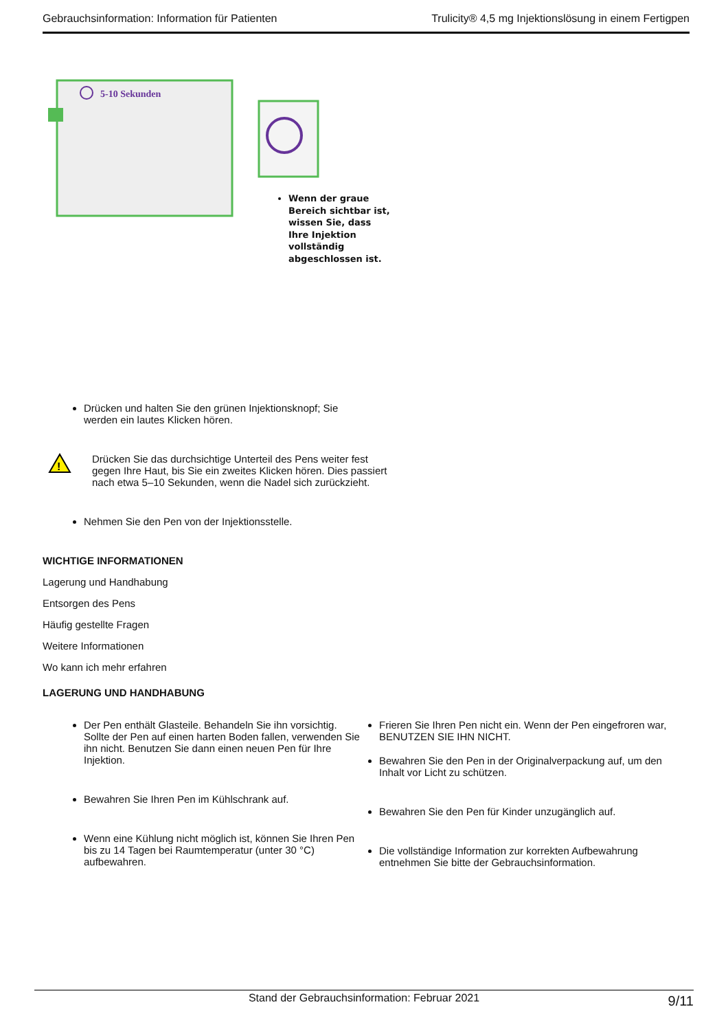Gebrauchsinformation: Information für Patienten Trulicity® 4,5 mg Injektionslösung in einem Fertigpen
5-10 Sekunden
Wenn der graue
Bereich sichtbar ist,
wissen Sie, dass
Ihre Injektion
vollständig
abgeschlossen ist.
Drücken und halten Sie den grünen Injektionsknopf; Sie
werden ein lautes Klicken hören.
!
Drücken Sie das durchsichtige Unterteil des Pens weiter fest gegen Ihre Haut, bis Sie ein zweites Klicken hören. Dies passiert nach etwa 5–10 Sekunden, wenn die Nadel sich zurückzieht.
Nehmen Sie den Pen von der Injektionsstelle.
WICHTIGE INFORMATIONEN
Lagerung und Handhabung
Entsorgen des Pens
Häufig gestellte Fragen
Weitere Informationen
Wo kann ich mehr erfahren
LAGERUNG UND HANDHABUNG
Der Pen enthält Glasteile. Behandeln Sie ihn vorsichtig. Sollte der Pen auf einen harten Boden fallen, verwenden Sie ihn nicht. Benutzen Sie dann einen neuen Pen für Ihre Injektion.
Bewahren Sie Ihren Pen im Kühlschrank auf.
Wenn eine Kühlung nicht möglich ist, können Sie Ihren Pen bis zu 14 Tagen bei Raumtemperatur (unter 30 °C) aufbewahren.
Frieren Sie Ihren Pen nicht ein. Wenn der Pen eingefroren war, BENUTZEN SIE IHN NICHT.
Bewahren Sie den Pen in der Originalverpackung auf, um den Inhalt vor Licht zu schützen.
Bewahren Sie den Pen für Kinder unzugänglich auf.
Die vollständige Information zur korrekten Aufbewahrung entnehmen Sie bitte der Gebrauchsinformation.
Stand der Gebrauchsinformation: Februar 2021 9/11